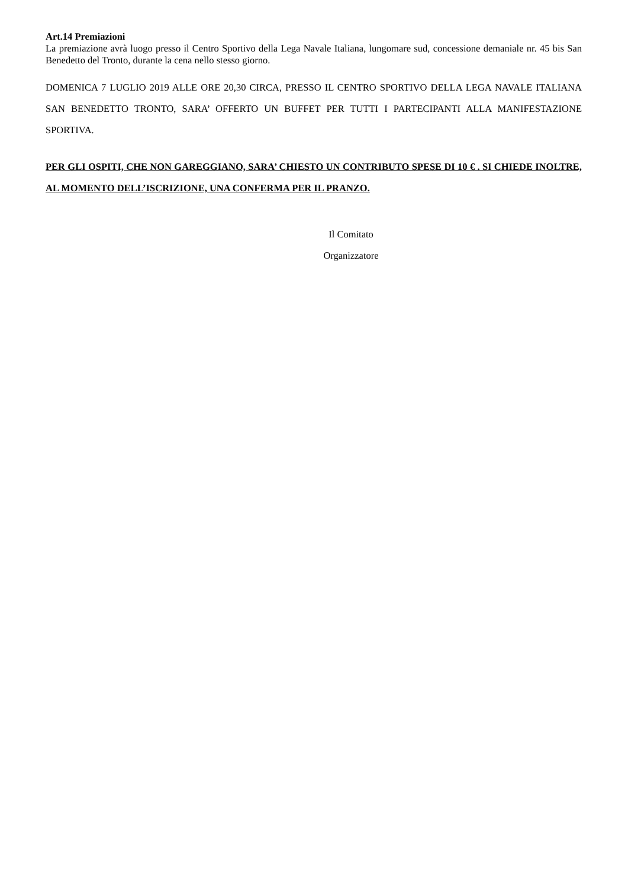Art.14 Premiazioni
La premiazione avrà luogo presso il Centro Sportivo della Lega Navale Italiana, lungomare sud, concessione demaniale nr. 45 bis San Benedetto del Tronto, durante la cena nello stesso giorno.
DOMENICA 7 LUGLIO 2019 ALLE ORE 20,30 CIRCA, PRESSO IL CENTRO SPORTIVO DELLA LEGA NAVALE ITALIANA SAN BENEDETTO TRONTO, SARA’ OFFERTO UN BUFFET PER TUTTI I PARTECIPANTI ALLA MANIFESTAZIONE SPORTIVA.
PER GLI OSPITI, CHE NON GAREGGIANO, SARA’ CHIESTO UN CONTRIBUTO SPESE DI 10 € . SI CHIEDE INOLTRE, AL MOMENTO DELL’ISCRIZIONE, UNA CONFERMA PER IL PRANZO.
Il Comitato
Organizzatore